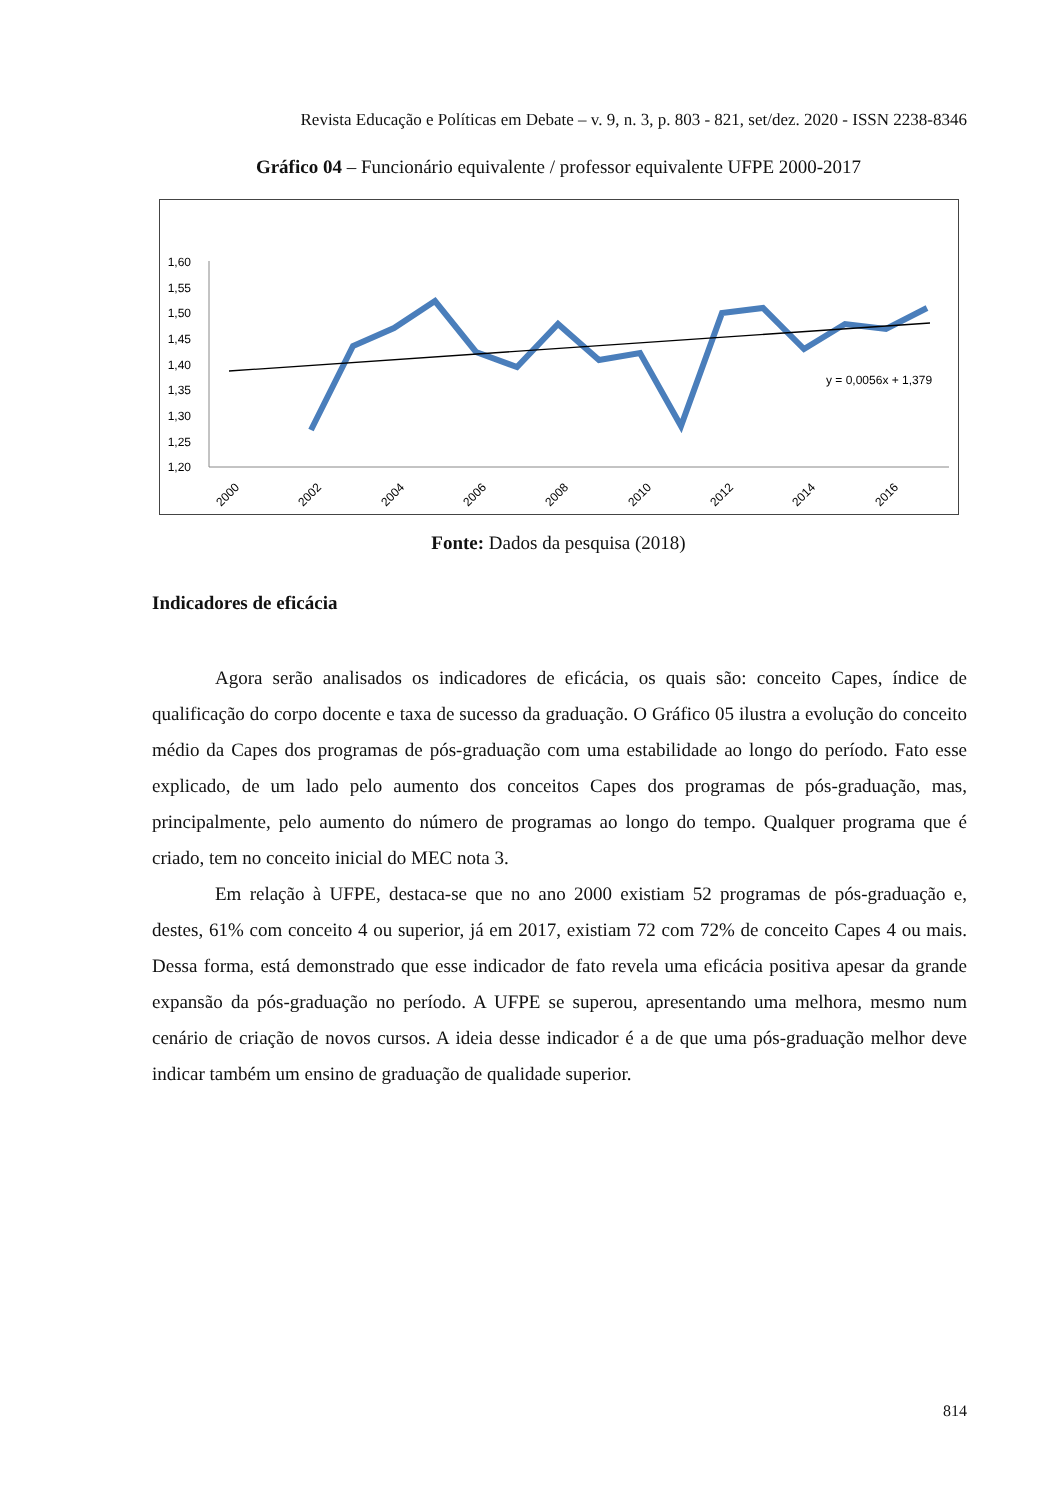Revista Educação e Políticas em Debate – v. 9, n. 3, p. 803 - 821, set/dez. 2020 - ISSN 2238-8346
Gráfico 04 – Funcionário equivalente / professor equivalente UFPE 2000-2017
1,60
1,55
1,50
1,45
1,40
1,35
1,30
1,25
1,20
2000
2002
2004
2006
2008
2010
2012
2014
2016
y = 0,0056x + 1,379
Fonte: Dados da pesquisa (2018)
Indicadores de eficácia
Agora serão analisados os indicadores de eficácia, os quais são: conceito Capes, índice de qualificação do corpo docente e taxa de sucesso da graduação. O Gráfico 05 ilustra a evolução do conceito médio da Capes dos programas de pós-graduação com uma estabilidade ao longo do período. Fato esse explicado, de um lado pelo aumento dos conceitos Capes dos programas de pós-graduação, mas, principalmente, pelo aumento do número de programas ao longo do tempo. Qualquer programa que é criado, tem no conceito inicial do MEC nota 3.
Em relação à UFPE, destaca-se que no ano 2000 existiam 52 programas de pós-graduação e, destes, 61% com conceito 4 ou superior, já em 2017, existiam 72 com 72% de conceito Capes 4 ou mais. Dessa forma, está demonstrado que esse indicador de fato revela uma eficácia positiva apesar da grande expansão da pós-graduação no período. A UFPE se superou, apresentando uma melhora, mesmo num cenário de criação de novos cursos. A ideia desse indicador é a de que uma pós-graduação melhor deve indicar também um ensino de graduação de qualidade superior.
814